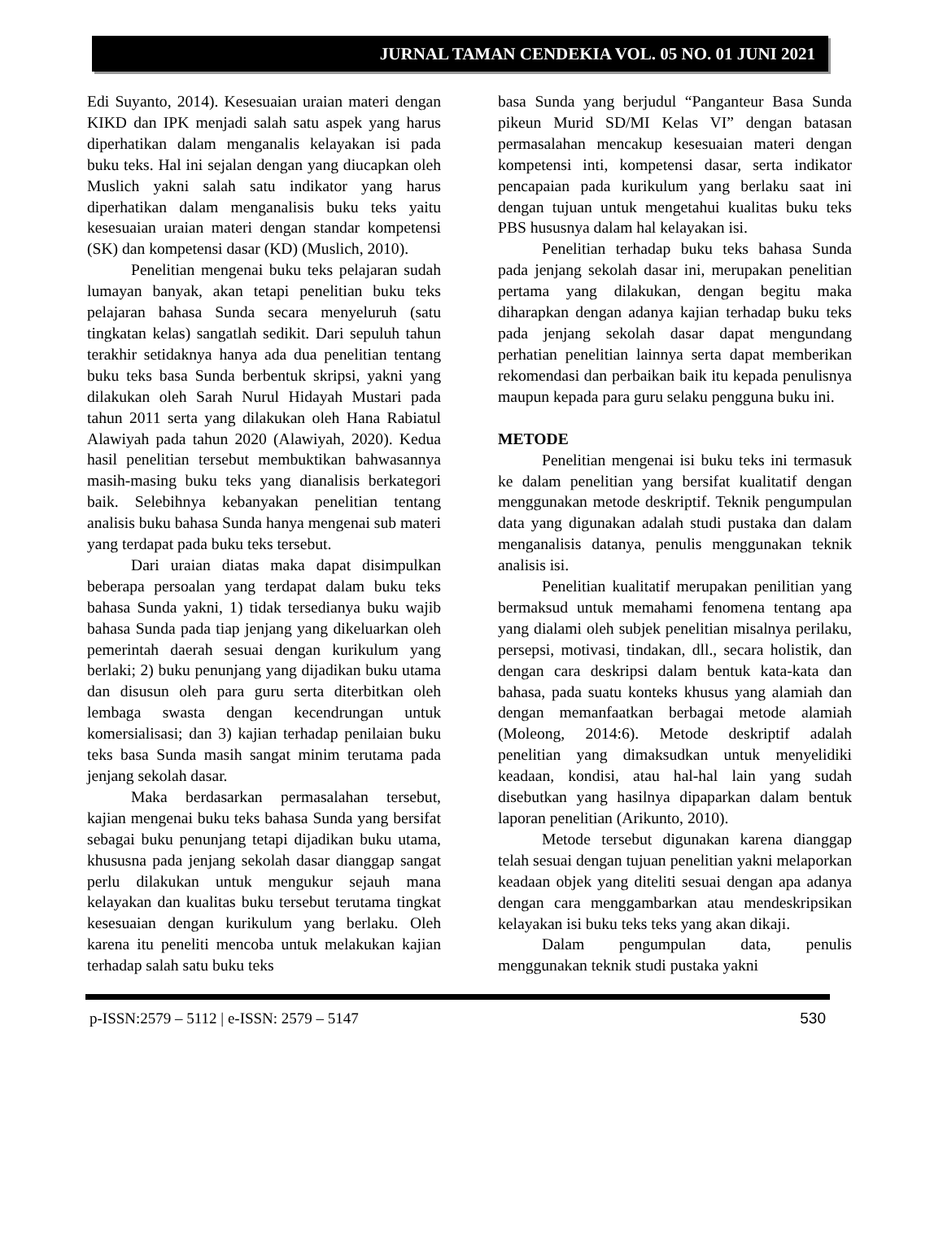JURNAL TAMAN CENDEKIA VOL. 05 NO. 01 JUNI 2021
Edi Suyanto, 2014). Kesesuaian uraian materi dengan KIKD dan IPK menjadi salah satu aspek yang harus diperhatikan dalam menganalis kelayakan isi pada buku teks. Hal ini sejalan dengan yang diucapkan oleh Muslich yakni salah satu indikator yang harus diperhatikan dalam menganalisis buku teks yaitu kesesuaian uraian materi dengan standar kompetensi (SK) dan kompetensi dasar (KD) (Muslich, 2010).
Penelitian mengenai buku teks pelajaran sudah lumayan banyak, akan tetapi penelitian buku teks pelajaran bahasa Sunda secara menyeluruh (satu tingkatan kelas) sangatlah sedikit. Dari sepuluh tahun terakhir setidaknya hanya ada dua penelitian tentang buku teks basa Sunda berbentuk skripsi, yakni yang dilakukan oleh Sarah Nurul Hidayah Mustari pada tahun 2011 serta yang dilakukan oleh Hana Rabiatul Alawiyah pada tahun 2020 (Alawiyah, 2020). Kedua hasil penelitian tersebut membuktikan bahwasannya masih-masing buku teks yang dianalisis berkategori baik. Selebihnya kebanyakan penelitian tentang analisis buku bahasa Sunda hanya mengenai sub materi yang terdapat pada buku teks tersebut.
Dari uraian diatas maka dapat disimpulkan beberapa persoalan yang terdapat dalam buku teks bahasa Sunda yakni, 1) tidak tersedianya buku wajib bahasa Sunda pada tiap jenjang yang dikeluarkan oleh pemerintah daerah sesuai dengan kurikulum yang berlaki; 2) buku penunjang yang dijadikan buku utama dan disusun oleh para guru serta diterbitkan oleh lembaga swasta dengan kecendrungan untuk komersialisasi; dan 3) kajian terhadap penilaian buku teks basa Sunda masih sangat minim terutama pada jenjang sekolah dasar.
Maka berdasarkan permasalahan tersebut, kajian mengenai buku teks bahasa Sunda yang bersifat sebagai buku penunjang tetapi dijadikan buku utama, khususna pada jenjang sekolah dasar dianggap sangat perlu dilakukan untuk mengukur sejauh mana kelayakan dan kualitas buku tersebut terutama tingkat kesesuaian dengan kurikulum yang berlaku. Oleh karena itu peneliti mencoba untuk melakukan kajian terhadap salah satu buku teks
basa Sunda yang berjudul “Panganteur Basa Sunda pikeun Murid SD/MI Kelas VI” dengan batasan permasalahan mencakup kesesuaian materi dengan kompetensi inti, kompetensi dasar, serta indikator pencapaian pada kurikulum yang berlaku saat ini dengan tujuan untuk mengetahui kualitas buku teks PBS hususnya dalam hal kelayakan isi.
Penelitian terhadap buku teks bahasa Sunda pada jenjang sekolah dasar ini, merupakan penelitian pertama yang dilakukan, dengan begitu maka diharapkan dengan adanya kajian terhadap buku teks pada jenjang sekolah dasar dapat mengundang perhatian penelitian lainnya serta dapat memberikan rekomendasi dan perbaikan baik itu kepada penulisnya maupun kepada para guru selaku pengguna buku ini.
METODE
Penelitian mengenai isi buku teks ini termasuk ke dalam penelitian yang bersifat kualitatif dengan menggunakan metode deskriptif. Teknik pengumpulan data yang digunakan adalah studi pustaka dan dalam menganalisis datanya, penulis menggunakan teknik analisis isi.
Penelitian kualitatif merupakan penilitian yang bermaksud untuk memahami fenomena tentang apa yang dialami oleh subjek penelitian misalnya perilaku, persepsi, motivasi, tindakan, dll., secara holistik, dan dengan cara deskripsi dalam bentuk kata-kata dan bahasa, pada suatu konteks khusus yang alamiah dan dengan memanfaatkan berbagai metode alamiah (Moleong, 2014:6). Metode deskriptif adalah penelitian yang dimaksudkan untuk menyelidiki keadaan, kondisi, atau hal-hal lain yang sudah disebutkan yang hasilnya dipaparkan dalam bentuk laporan penelitian (Arikunto, 2010).
Metode tersebut digunakan karena dianggap telah sesuai dengan tujuan penelitian yakni melaporkan keadaan objek yang diteliti sesuai dengan apa adanya dengan cara menggambarkan atau mendeskripsikan kelayakan isi buku teks teks yang akan dikaji.
Dalam pengumpulan data, penulis menggunakan teknik studi pustaka yakni
p-ISSN:2579 – 5112 | e-ISSN: 2579 – 5147 530